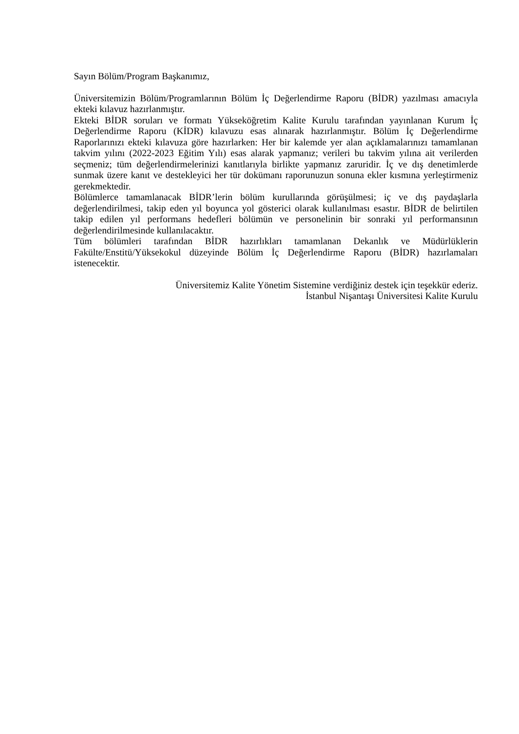Sayın Bölüm/Program Başkanımız,
Üniversitemizin Bölüm/Programlarının Bölüm İç Değerlendirme Raporu (BİDR) yazılması amacıyla ekteki kılavuz hazırlanmıştır.
Ekteki BİDR soruları ve formatı Yükseköğretim Kalite Kurulu tarafından yayınlanan Kurum İç Değerlendirme Raporu (KİDR) kılavuzu esas alınarak hazırlanmıştır. Bölüm İç Değerlendirme Raporlarınızı ekteki kılavuza göre hazırlarken: Her bir kalemde yer alan açıklamalarınızı tamamlanan takvim yılını (2022-2023 Eğitim Yılı) esas alarak yapmanız; verileri bu takvim yılına ait verilerden seçmeniz; tüm değerlendirmelerinizi kanıtlarıyla birlikte yapmanız zaruridir. İç ve dış denetimlerde sunmak üzere kanıt ve destekleyici her tür dokümanı raporunuzun sonuna ekler kısmına yerleştirmeniz gerekmektedir.
Bölümlerce tamamlanacak BİDR’lerin bölüm kurullarında görüşülmesi; iç ve dış paydaşlarla değerlendirilmesi, takip eden yıl boyunca yol gösterici olarak kullanılması esastır. BİDR de belirtilen takip edilen yıl performans hedefleri bölümün ve personelinin bir sonraki yıl performansının değerlendirilmesinde kullanılacaktır.
Tüm bölümleri tarafından BİDR hazırlıkları tamamlanan Dekanlık ve Müdürlüklerin Fakülte/Enstitü/Yüksekokul düzeyinde Bölüm İç Değerlendirme Raporu (BİDR) hazırlamaları istenecektir.
Üniversitemiz Kalite Yönetim Sistemine verdiğiniz destek için teşekkür ederiz.
İstanbul Nişantaşı Üniversitesi Kalite Kurulu